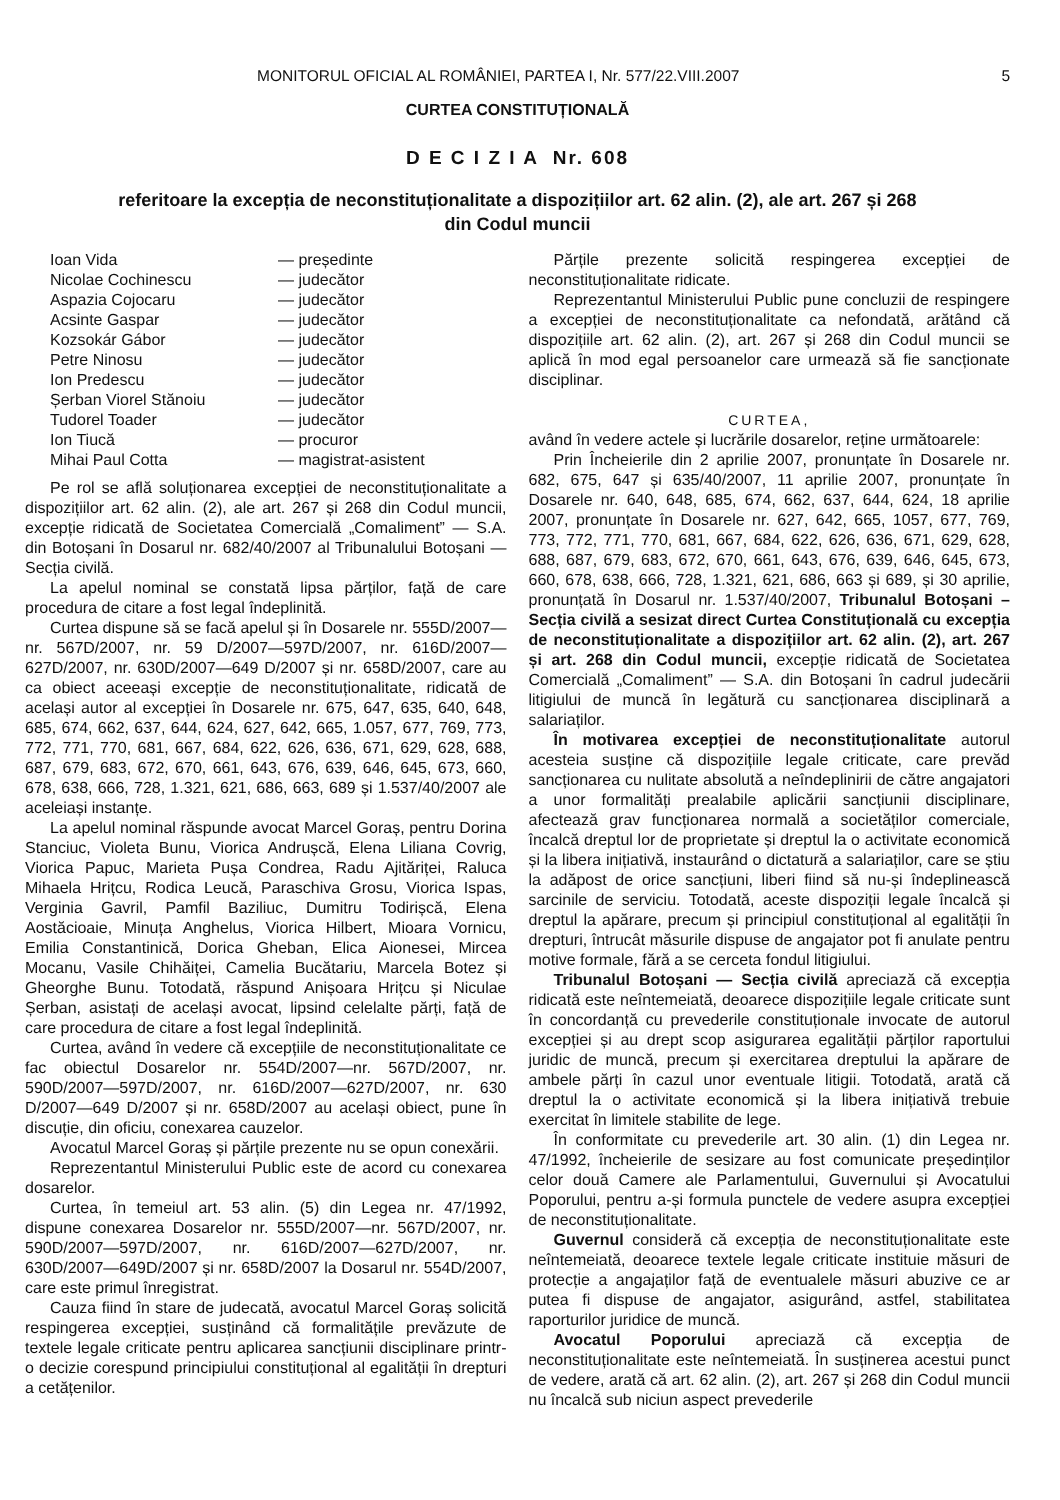MONITORUL OFICIAL AL ROMÂNIEI, PARTEA I, Nr. 577/22.VIII.2007 5
CURTEA CONSTITUȚIONALĂ
D E C I Z I A Nr. 608
referitoare la excepția de neconstituționalitate a dispozițiilor art. 62 alin. (2), ale art. 267 și 268
din Codul muncii
| Ioan Vida | — președinte |
| Nicolae Cochinescu | — judecător |
| Aspazia Cojocaru | — judecător |
| Acsinte Gaspar | — judecător |
| Kozsokár Gábor | — judecător |
| Petre Ninosu | — judecător |
| Ion Predescu | — judecător |
| Șerban Viorel Stănoiu | — judecător |
| Tudorel Toader | — judecător |
| Ion Tiucă | — procuror |
| Mihai Paul Cotta | — magistrat-asistent |
Pe rol se află soluționarea excepției de neconstituționalitate a dispozițiilor art. 62 alin. (2), ale art. 267 și 268 din Codul muncii, excepție ridicată de Societatea Comercială „Comaliment” — S.A. din Botoșani în Dosarul nr. 682/40/2007 al Tribunalului Botoșani — Secția civilă.
La apelul nominal se constată lipsa părților, față de care procedura de citare a fost legal îndeplinită.
Curtea dispune să se facă apelul și în Dosarele nr. 555D/2007—nr. 567D/2007, nr. 59 D/2007—597D/2007, nr. 616D/2007—627D/2007, nr. 630D/2007—649 D/2007 și nr. 658D/2007, care au ca obiect aceeași excepție de neconstituționalitate, ridicată de același autor al excepției în Dosarele nr. 675, 647, 635, 640, 648, 685, 674, 662, 637, 644, 624, 627, 642, 665, 1.057, 677, 769, 773, 772, 771, 770, 681, 667, 684, 622, 626, 636, 671, 629, 628, 688, 687, 679, 683, 672, 670, 661, 643, 676, 639, 646, 645, 673, 660, 678, 638, 666, 728, 1.321, 621, 686, 663, 689 și 1.537/40/2007 ale aceleiași instanțe.
La apelul nominal răspunde avocat Marcel Goraș, pentru Dorina Stanciuc, Violeta Bunu, Viorica Andrușcă, Elena Liliana Covrig, Viorica Papuc, Marieta Pușa Condrea, Radu Ajităriței, Raluca Mihaela Hrițcu, Rodica Leucă, Paraschiva Grosu, Viorica Ispas, Verginia Gavril, Pamfil Baziliuc, Dumitru Todirișcă, Elena Aostăcioaie, Minuța Anghelus, Viorica Hilbert, Mioara Vornicu, Emilia Constantinică, Dorica Gheban, Elica Aionesei, Mircea Mocanu, Vasile Chihăiței, Camelia Bucătariu, Marcela Botez și Gheorghe Bunu. Totodată, răspund Anișoara Hrițcu și Niculae Șerban, asistați de același avocat, lipsind celelalte părți, față de care procedura de citare a fost legal îndeplinită.
Curtea, având în vedere că excepțiile de neconstituționalitate ce fac obiectul Dosarelor nr. 554D/2007—nr. 567D/2007, nr. 590D/2007—597D/2007, nr. 616D/2007—627D/2007, nr. 630 D/2007—649 D/2007 și nr. 658D/2007 au același obiect, pune în discuție, din oficiu, conexarea cauzelor.
Avocatul Marcel Goraș și părțile prezente nu se opun conexării.
Reprezentantul Ministerului Public este de acord cu conexarea dosarelor.
Curtea, în temeiul art. 53 alin. (5) din Legea nr. 47/1992, dispune conexarea Dosarelor nr. 555D/2007—nr. 567D/2007, nr. 590D/2007—597D/2007, nr. 616D/2007—627D/2007, nr. 630D/2007—649D/2007 și nr. 658D/2007 la Dosarul nr. 554D/2007, care este primul înregistrat.
Cauza fiind în stare de judecată, avocatul Marcel Goraș solicită respingerea excepției, susținând că formalitățile prevăzute de textele legale criticate pentru aplicarea sancțiunii disciplinare printr-o decizie corespund principiului constituțional al egalității în drepturi a cetățenilor.
Părțile prezente solicită respingerea excepției de neconstituționalitate ridicate.
Reprezentantul Ministerului Public pune concluzii de respingere a excepției de neconstituționalitate ca nefondată, arătând că dispozițiile art. 62 alin. (2), art. 267 și 268 din Codul muncii se aplică în mod egal persoanelor care urmează să fie sancționate disciplinar.
CURTEA,
având în vedere actele și lucrările dosarelor, reține următoarele:
Prin Încheierile din 2 aprilie 2007, pronunțate în Dosarele nr. 682, 675, 647 și 635/40/2007, 11 aprilie 2007, pronunțate în Dosarele nr. 640, 648, 685, 674, 662, 637, 644, 624, 18 aprilie 2007, pronunțate în Dosarele nr. 627, 642, 665, 1057, 677, 769, 773, 772, 771, 770, 681, 667, 684, 622, 626, 636, 671, 629, 628, 688, 687, 679, 683, 672, 670, 661, 643, 676, 639, 646, 645, 673, 660, 678, 638, 666, 728, 1.321, 621, 686, 663 și 689, și 30 aprilie, pronunțată în Dosarul nr. 1.537/40/2007, Tribunalul Botoșani – Secția civilă a sesizat direct Curtea Constituțională cu excepția de neconstituționalitate a dispozițiilor art. 62 alin. (2), art. 267 și art. 268 din Codul muncii, excepție ridicată de Societatea Comercială „Comaliment” — S.A. din Botoșani în cadrul judecării litigiului de muncă în legătură cu sancționarea disciplinară a salariaților.
În motivarea excepției de neconstituționalitate autorul acesteia susține că dispozițiile legale criticate, care prevăd sancționarea cu nulitate absolută a neîndeplinirii de către angajatori a unor formalități prealabile aplicării sancțiunii disciplinare, afectează grav funcționarea normală a societăților comerciale, încalcă dreptul lor de proprietate și dreptul la o activitate economică și la libera inițiativă, instaurând o dictatură a salariaților, care se știu la adăpost de orice sancțiuni, liberi fiind să nu-și îndeplinească sarcinile de serviciu. Totodată, aceste dispoziții legale încalcă și dreptul la apărare, precum și principiul constituțional al egalității în drepturi, întrucât măsurile dispuse de angajator pot fi anulate pentru motive formale, fără a se cerceta fondul litigiului.
Tribunalul Botoșani — Secția civilă apreciază că excepția ridicată este neîntemeiată, deoarece dispozițiile legale criticate sunt în concordanță cu prevederile constituționale invocate de autorul excepției și au drept scop asigurarea egalității părților raportului juridic de muncă, precum și exercitarea dreptului la apărare de ambele părți în cazul unor eventuale litigii. Totodată, arată că dreptul la o activitate economică și la libera inițiativă trebuie exercitat în limitele stabilite de lege.
În conformitate cu prevederile art. 30 alin. (1) din Legea nr. 47/1992, încheierile de sesizare au fost comunicate președinților celor două Camere ale Parlamentului, Guvernului și Avocatului Poporului, pentru a-și formula punctele de vedere asupra excepției de neconstituționalitate.
Guvernul consideră că excepția de neconstituționalitate este neîntemeiată, deoarece textele legale criticate instituie măsuri de protecție a angajaților față de eventualele măsuri abuzive ce ar putea fi dispuse de angajator, asigurând, astfel, stabilitatea raporturilor juridice de muncă.
Avocatul Poporului apreciază că excepția de neconstituționalitate este neîntemeiată. În susținerea acestui punct de vedere, arată că art. 62 alin. (2), art. 267 și 268 din Codul muncii nu încalcă sub niciun aspect prevederile